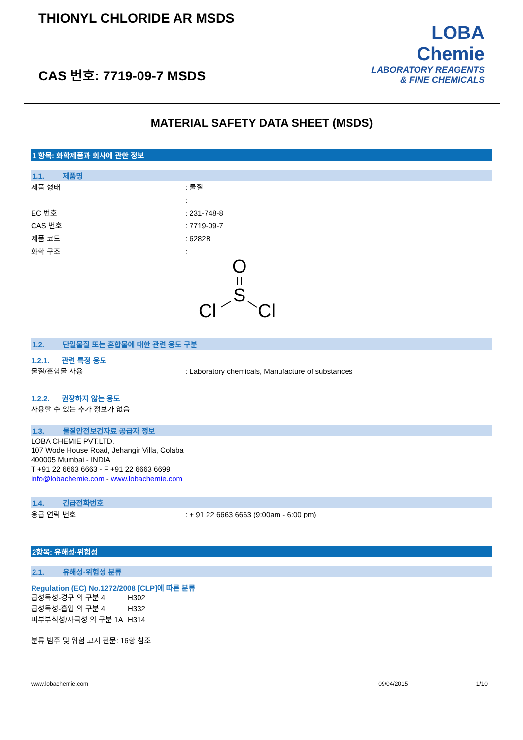THIONYL CHLORIDE AR MSDS
CAS 번호: 7719-09-7 MSDS
LOBA
Chemie
LABORATORY REAGENTS
& FINE CHEMICALS
MATERIAL SAFETY DATA SHEET (MSDS)
1 항목: 화학제품과 회사에 관한 정보
1.1. 제품명
제품 형태: 물질
:
EC 번호: 231-748-8
CAS 번호: 7719-09-7
제품 코드: 6282B
화학 구조:
O
S
Cl
Cl
1.2. 단일물질 또는 혼합물에 대한 관련 용도 구분
1.2.1. 관련 특정 용도
물질/혼합물 사용: Laboratory chemicals, Manufacture of substances
1.2.2. 권장하지 않는 용도
사용할 수 있는 추가 정보가 없음
1.3. 물질안전보건자료 공급자 정보
LOBA CHEMIE PVT.LTD.
107 Wode House Road, Jehangir Villa, Colaba
400005 Mumbai - INDIA
T +91 22 6663 6663 - F +91 22 6663 6699
info@lobachemie.com - www.lobachemie.com
1.4. 긴급전화번호
응급 연락 번호: + 91 22 6663 6663 (9:00am - 6:00 pm)
2항목: 유해성·위험성
2.1. 유해성·위험성 분류
Regulation (EC) No.1272/2008 [CLP]에 따른 분류
급성독성-경구 의 구분 4 H302 급성독성-흡입 의 구분 4 H332 피부부식성/자극성 의 구분 1A H314
분류 범주 및 위험 고지 전문: 16항 참조
www.lobachemie.com 09/04/2015 1/10